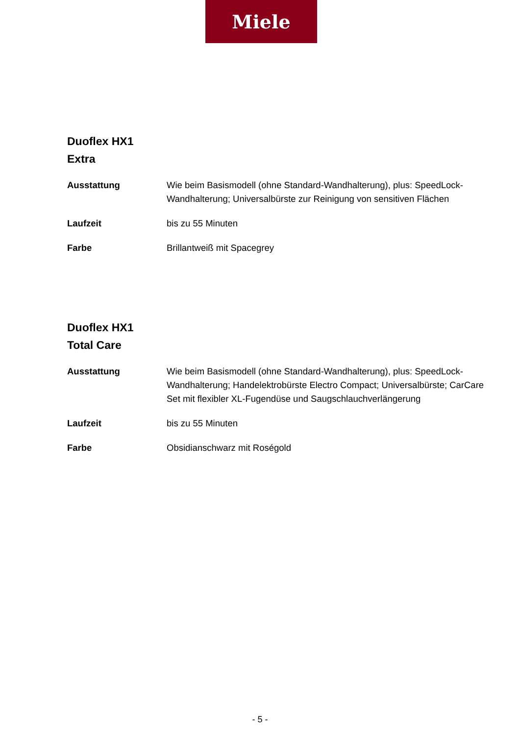Miele
Duoflex HX1
Extra
| Ausstattung | Wie beim Basismodell (ohne Standard-Wandhalterung), plus: SpeedLock-Wandhalterung; Universalbürste zur Reinigung von sensitiven Flächen |
| Laufzeit | bis zu 55 Minuten |
| Farbe | Brillantweiß mit Spacegrey |
Duoflex HX1
Total Care
| Ausstattung | Wie beim Basismodell (ohne Standard-Wandhalterung), plus: SpeedLock-Wandhalterung; Handelektrobürste Electro Compact; Universalbürste; CarCare Set mit flexibler XL-Fugendüse und Saugschlauchverlängerung |
| Laufzeit | bis zu 55 Minuten |
| Farbe | Obsidianschwarz mit Roségold |
- 5 -